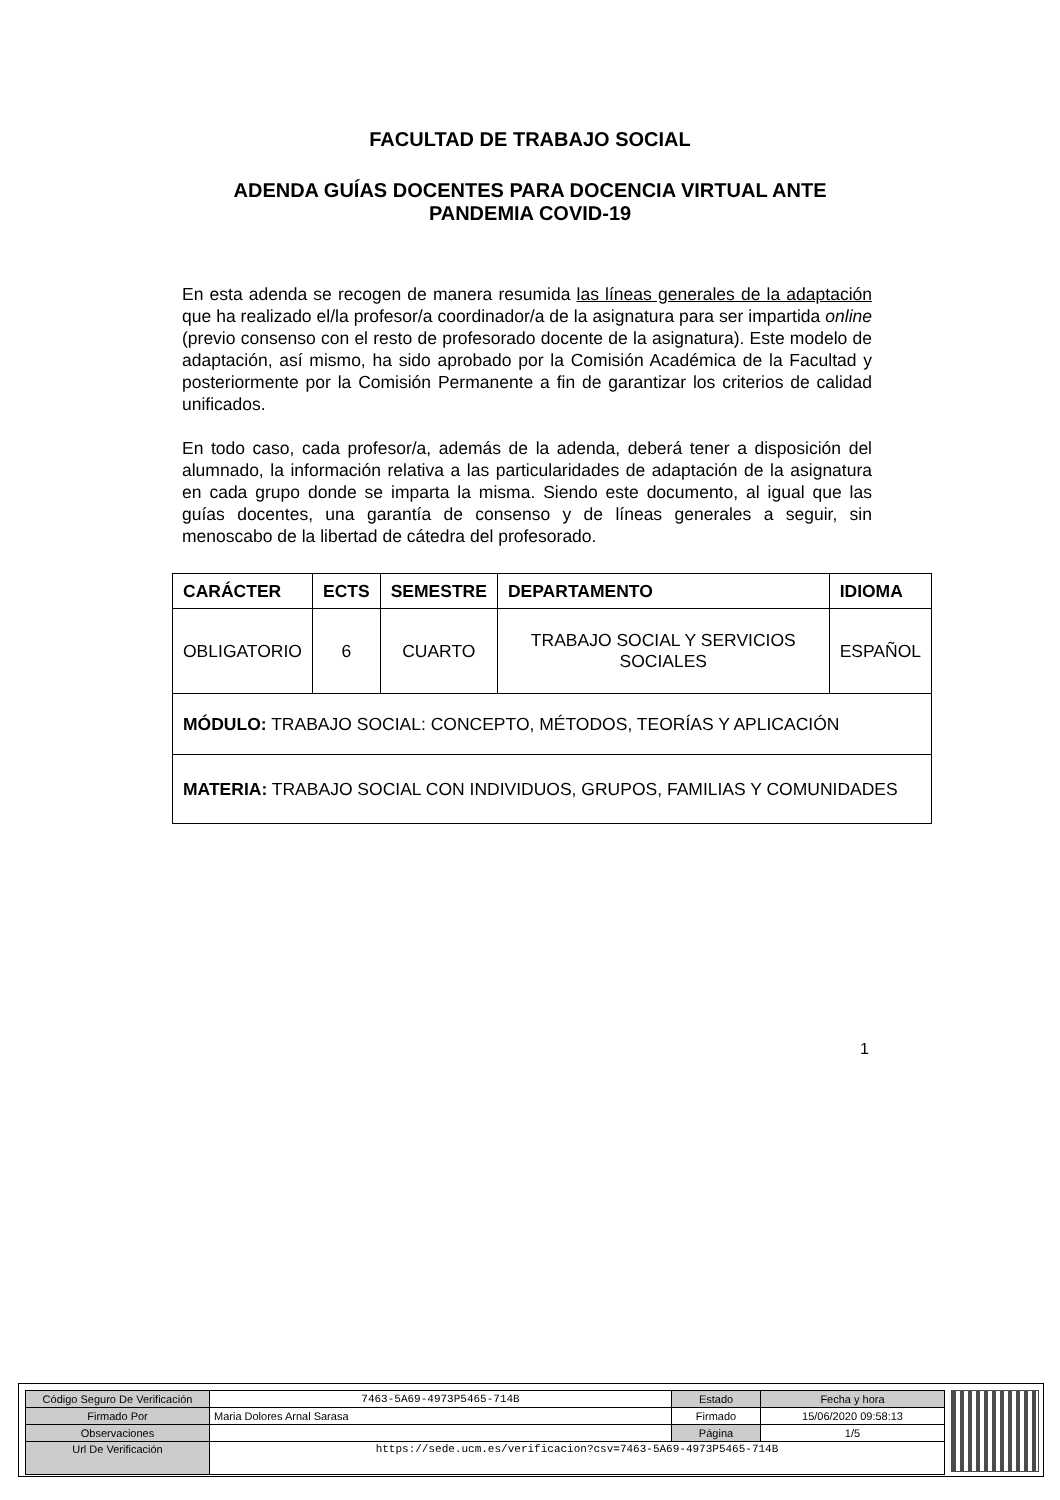FACULTAD DE TRABAJO SOCIAL
ADENDA GUÍAS DOCENTES PARA DOCENCIA VIRTUAL ANTE PANDEMIA COVID-19
En esta adenda se recogen de manera resumida las líneas generales de la adaptación que ha realizado el/la profesor/a coordinador/a de la asignatura para ser impartida online (previo consenso con el resto de profesorado docente de la asignatura). Este modelo de adaptación, así mismo, ha sido aprobado por la Comisión Académica de la Facultad y posteriormente por la Comisión Permanente a fin de garantizar los criterios de calidad unificados.
En todo caso, cada profesor/a, además de la adenda, deberá tener a disposición del alumnado, la información relativa a las particularidades de adaptación de la asignatura en cada grupo donde se imparta la misma. Siendo este documento, al igual que las guías docentes, una garantía de consenso y de líneas generales a seguir, sin menoscabo de la libertad de cátedra del profesorado.
| CARÁCTER | ECTS | SEMESTRE | DEPARTAMENTO | IDIOMA |
| --- | --- | --- | --- | --- |
| OBLIGATORIO | 6 | CUARTO | TRABAJO SOCIAL Y SERVICIOS SOCIALES | ESPAÑOL |
| MÓDULO: TRABAJO SOCIAL: CONCEPTO, MÉTODOS, TEORÍAS Y APLICACIÓN | | | | |
| MATERIA: TRABAJO SOCIAL CON INDIVIDUOS, GRUPOS, FAMILIAS Y COMUNIDADES | | | | |
1
| Código Seguro De Verificación | 7463-5A69-4973P5465-714B | Estado | Fecha y hora |
| Firmado Por | Maria Dolores Arnal Sarasa | Firmado | 15/06/2020 09:58:13 |
| Observaciones | | Página | 1/5 |
| Url De Verificación | https://sede.ucm.es/verificacion?csv=7463-5A69-4973P5465-714B | | |